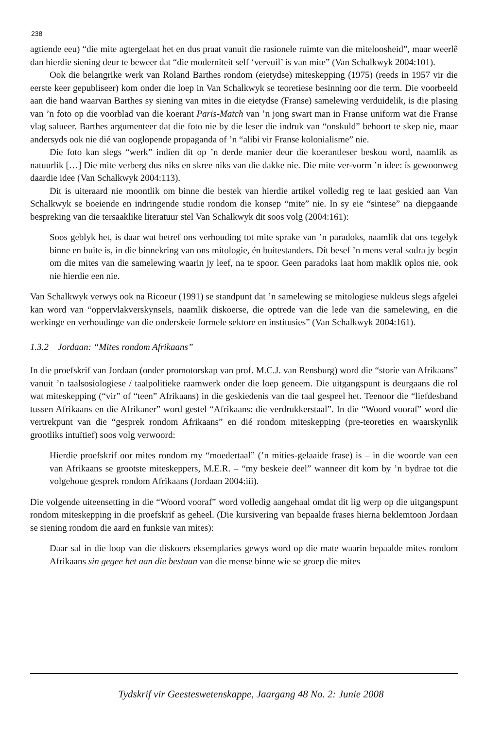238
agtiende eeu) “die mite agtergelaat het en dus praat vanuit die rasionele ruimte van die miteloosheid”, maar weerlê dan hierdie siening deur te beweer dat “die moderniteit self ‘vervuil’ is van mite” (Van Schalkwyk 2004:101).
Ook die belangrike werk van Roland Barthes rondom (eietydse) miteskepping (1975) (reeds in 1957 vir die eerste keer gepubliseer) kom onder die loep in Van Schalkwyk se teoretiese besinning oor die term. Die voorbeeld aan die hand waarvan Barthes sy siening van mites in die eietydse (Franse) samelewing verduidelik, is die plasing van ’n foto op die voorblad van die koerant Paris-Match van ’n jong swart man in Franse uniform wat die Franse vlag salueer. Barthes argumenteer dat die foto nie by die leser die indruk van “onskuld” behoort te skep nie, maar andersyds ook nie dié van ooglopende propaganda of ’n “alibi vir Franse kolonialisme” nie.
Die foto kan slegs “werk” indien dit op ’n derde manier deur die koerantleser beskou word, naamlik as natuurlik […] Die mite verberg dus niks en skree niks van die dakke nie. Die mite ver-vorm ’n idee: ís gewoonweg daardie idee (Van Schalkwyk 2004:113).
Dit is uiteraard nie moontlik om binne die bestek van hierdie artikel volledig reg te laat geskied aan Van Schalkwyk se boeiende en indringende studie rondom die konsep “mite” nie. In sy eie “sintese” na diepgaande bespreking van die tersaaklike literatuur stel Van Schalkwyk dit soos volg (2004:161):
Soos geblyk het, is daar wat betref ons verhouding tot mite sprake van ’n paradoks, naamlik dat ons tegelyk binne en buite is, in die binnekring van ons mitologie, én buitestanders. Dít besef ’n mens veral sodra jy begin om die mites van die samelewing waarin jy leef, na te spoor. Geen paradoks laat hom maklik oplos nie, ook nie hierdie een nie.
Van Schalkwyk verwys ook na Ricoeur (1991) se standpunt dat ’n samelewing se mitologiese nukleus slegs afgelei kan word van “oppervlakverskynsels, naamlik diskoerse, die optrede van die lede van die samelewing, en die werkinge en verhoudinge van die onderskeie formele sektore en institusies” (Van Schalkwyk 2004:161).
1.3.2 Jordaan: “Mites rondom Afrikaans”
In die proefskrif van Jordaan (onder promotorskap van prof. M.C.J. van Rensburg) word die “storie van Afrikaans” vanuit ’n taalsosiologiese / taalpolitieke raamwerk onder die loep geneem. Die uitgangspunt is deurgaans die rol wat miteskepping (“vir” of “teen” Afrikaans) in die geskiedenis van die taal gespeel het. Teenoor die “liefdesband tussen Afrikaans en die Afrikaner” word gestel “Afrikaans: die verdrukkerstaal”. In die “Woord vooraf” word die vertrekpunt van die “gesprek rondom Afrikaans” en dié rondom miteskepping (pre-teoreties en waarskynlik grootliks intuïtief) soos volg verwoord:
Hierdie proefskrif oor mites rondom my “moedertaal” (’n mities-gelaaide frase) is – in die woorde van een van Afrikaans se grootste miteskeppers, M.E.R. – “my beskeie deel” wanneer dit kom by ’n bydrae tot die volgehoue gesprek rondom Afrikaans (Jordaan 2004:iii).
Die volgende uiteensetting in die “Woord vooraf” word volledig aangehaal omdat dit lig werp op die uitgangspunt rondom miteskepping in die proefskrif as geheel. (Die kursivering van bepaalde frases hierna beklemtoon Jordaan se siening rondom die aard en funksie van mites):
Daar sal in die loop van die diskoers eksemplaries gewys word op die mate waarin bepaalde mites rondom Afrikaans sin gegee het aan die bestaan van die mense binne wie se groep die mites
Tydskrif vir Geesteswetenskappe, Jaargang 48 No. 2: Junie 2008